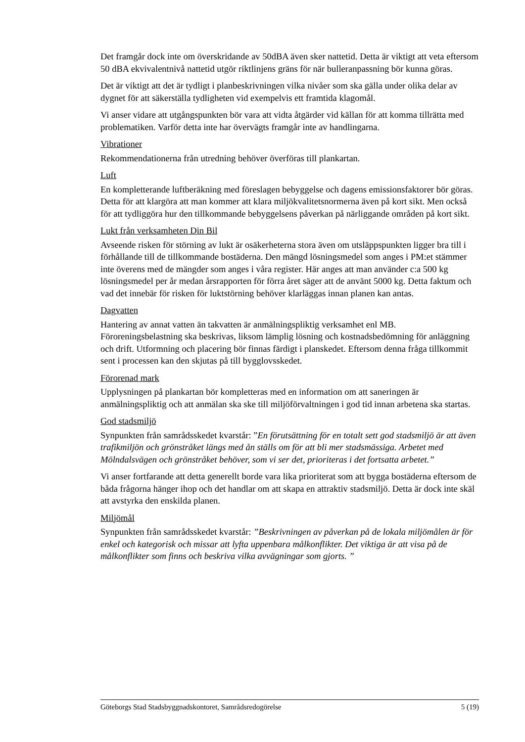Det framgår dock inte om överskridande av 50dBA även sker nattetid. Detta är viktigt att veta eftersom 50 dBA ekvivalentnivå nattetid utgör riktlinjens gräns för när buller­anpassning bör kunna göras.
Det är viktigt att det är tydligt i planbeskrivningen vilka nivåer som ska gälla under olika delar av dygnet för att säkerställa tydligheten vid exempelvis ett framtida klagomål.
Vi anser vidare att utgångspunkten bör vara att vidta åtgärder vid källan för att komma tillrätta med problematiken. Varför detta inte har övervägts framgår inte av handlingarna.
Vibrationer
Rekommendationerna från utredning behöver överföras till plankartan.
Luft
En kompletterande luftberäkning med föreslagen bebyggelse och dagens emissionsfaktorer bör göras. Detta för att klargöra att man kommer att klara miljökvalitetsnormerna även på kort sikt. Men också för att tydliggöra hur den tillkommande bebyggelsens påverkan på närliggande områden på kort sikt.
Lukt från verksamheten Din Bil
Avseende risken för störning av lukt är osäkerheterna stora även om utsläppspunkten ligger bra till i förhållande till de tillkommande bostäderna. Den mängd lösningsmedel som anges i PM:et stämmer inte överens med de mängder som anges i våra register. Här anges att man använder c:a 500 kg lösningsmedel per år medan årsrapporten för förra året säger att de använt 5000 kg. Detta faktum och vad det innebär för risken för luktstörning behöver klarläggas innan planen kan antas.
Dagvatten
Hantering av annat vatten än takvatten är anmälningspliktig verksamhet enl MB. Föroreningsbelastning ska beskrivas, liksom lämplig lösning och kostnadsbedömning för anläggning och drift. Utformning och placering bör finnas färdigt i planskedet. Eftersom denna fråga tillkommit sent i processen kan den skjutas på till bygglovsskedet.
Förorenad mark
Upplysningen på plankartan bör kompletteras med en information om att saneringen är anmälningspliktig och att anmälan ska ske till miljöförvaltningen i god tid innan arbetena ska startas.
God stadsmiljö
Synpunkten från samrådsskedet kvarstår: ”En förutsättning för en totalt sett god stadsmiljö är att även trafikmiljön och grönstråket längs med ån ställs om för att bli mer stadsmässiga. Arbetet med Mölndalsvägen och grönstråket behöver, som vi ser det, prioriteras i det fortsatta arbetet.”
Vi anser fortfarande att detta generellt borde vara lika prioriterat som att bygga bostäderna eftersom de båda frågorna hänger ihop och det handlar om att skapa en attraktiv stadsmiljö. Detta är dock inte skäl att avstyrka den enskilda planen.
Miljömål
Synpunkten från samrådsskedet kvarstår: ”Beskrivningen av påverkan på de lokala miljömålen är för enkel och kategorisk och missar att lyfta uppenbara målkonflikter. Det viktiga är att visa på de målkonflikter som finns och beskriva vilka avvägningar som gjorts. ”
Göteborgs Stad Stadsbyggnadskontoret, Samrådsredogörelse 5 (19)